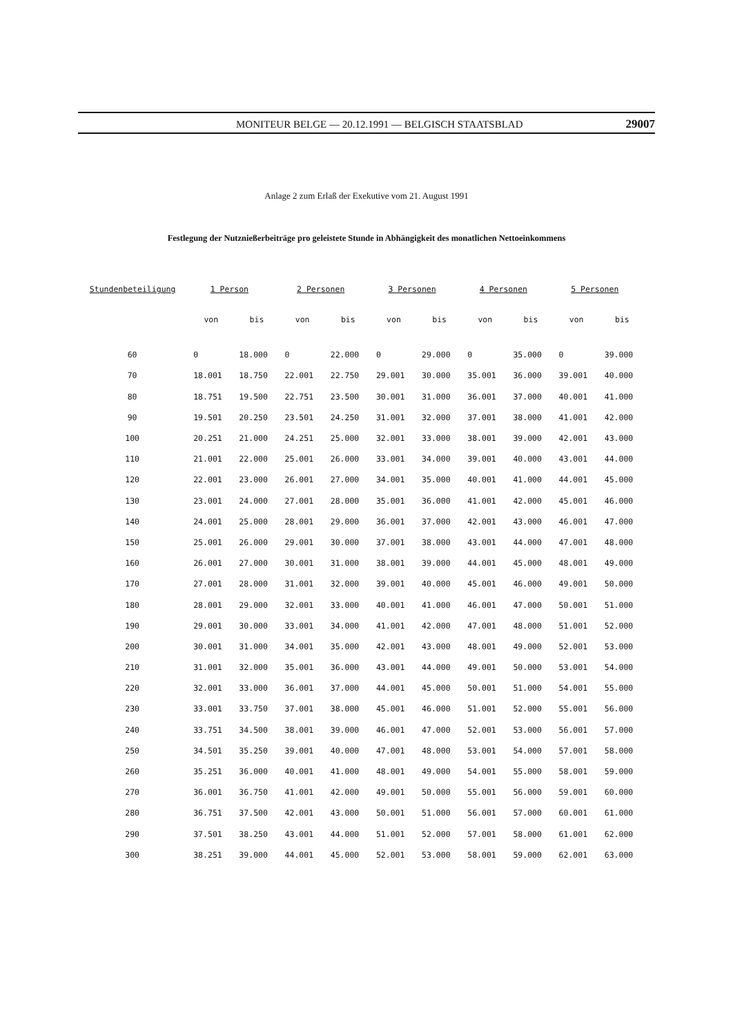MONITEUR BELGE — 20.12.1991 — BELGISCH STAATSBLAD 29007
Anlage 2 zum Erlaß der Exekutive vom 21. August 1991
Festlegung der Nutznießerbeiträge pro geleistete Stunde in Abhängigkeit des monatlichen Nettoeinkommens
| Stundenbeteiligung | 1 Person | | 2 Personen | | 3 Personen | | 4 Personen | | 5 Personen | |
| --- | --- | --- | --- | --- | --- | --- | --- | --- | --- | --- |
| | von | bis | von | bis | von | bis | von | bis | von | bis |
| 60 | 0 | 18.000 | 0 | 22.000 | 0 | 29.000 | 0 | 35.000 | 0 | 39.000 |
| 70 | 18.001 | 18.750 | 22.001 | 22.750 | 29.001 | 30.000 | 35.001 | 36.000 | 39.001 | 40.000 |
| 80 | 18.751 | 19.500 | 22.751 | 23.500 | 30.001 | 31.000 | 36.001 | 37.000 | 40.001 | 41.000 |
| 90 | 19.501 | 20.250 | 23.501 | 24.250 | 31.001 | 32.000 | 37.001 | 38.000 | 41.001 | 42.000 |
| 100 | 20.251 | 21.000 | 24.251 | 25.000 | 32.001 | 33.000 | 38.001 | 39.000 | 42.001 | 43.000 |
| 110 | 21.001 | 22.000 | 25.001 | 26.000 | 33.001 | 34.000 | 39.001 | 40.000 | 43.001 | 44.000 |
| 120 | 22.001 | 23.000 | 26.001 | 27.000 | 34.001 | 35.000 | 40.001 | 41.000 | 44.001 | 45.000 |
| 130 | 23.001 | 24.000 | 27.001 | 28.000 | 35.001 | 36.000 | 41.001 | 42.000 | 45.001 | 46.000 |
| 140 | 24.001 | 25.000 | 28.001 | 29.000 | 36.001 | 37.000 | 42.001 | 43.000 | 46.001 | 47.000 |
| 150 | 25.001 | 26.000 | 29.001 | 30.000 | 37.001 | 38.000 | 43.001 | 44.000 | 47.001 | 48.000 |
| 160 | 26.001 | 27.000 | 30.001 | 31.000 | 38.001 | 39.000 | 44.001 | 45.000 | 48.001 | 49.000 |
| 170 | 27.001 | 28.000 | 31.001 | 32.000 | 39.001 | 40.000 | 45.001 | 46.000 | 49.001 | 50.000 |
| 180 | 28.001 | 29.000 | 32.001 | 33.000 | 40.001 | 41.000 | 46.001 | 47.000 | 50.001 | 51.000 |
| 190 | 29.001 | 30.000 | 33.001 | 34.000 | 41.001 | 42.000 | 47.001 | 48.000 | 51.001 | 52.000 |
| 200 | 30.001 | 31.000 | 34.001 | 35.000 | 42.001 | 43.000 | 48.001 | 49.000 | 52.001 | 53.000 |
| 210 | 31.001 | 32.000 | 35.001 | 36.000 | 43.001 | 44.000 | 49.001 | 50.000 | 53.001 | 54.000 |
| 220 | 32.001 | 33.000 | 36.001 | 37.000 | 44.001 | 45.000 | 50.001 | 51.000 | 54.001 | 55.000 |
| 230 | 33.001 | 33.750 | 37.001 | 38.000 | 45.001 | 46.000 | 51.001 | 52.000 | 55.001 | 56.000 |
| 240 | 33.751 | 34.500 | 38.001 | 39.000 | 46.001 | 47.000 | 52.001 | 53.000 | 56.001 | 57.000 |
| 250 | 34.501 | 35.250 | 39.001 | 40.000 | 47.001 | 48.000 | 53.001 | 54.000 | 57.001 | 58.000 |
| 260 | 35.251 | 36.000 | 40.001 | 41.000 | 48.001 | 49.000 | 54.001 | 55.000 | 58.001 | 59.000 |
| 270 | 36.001 | 36.750 | 41.001 | 42.000 | 49.001 | 50.000 | 55.001 | 56.000 | 59.001 | 60.000 |
| 280 | 36.751 | 37.500 | 42.001 | 43.000 | 50.001 | 51.000 | 56.001 | 57.000 | 60.001 | 61.000 |
| 290 | 37.501 | 38.250 | 43.001 | 44.000 | 51.001 | 52.000 | 57.001 | 58.000 | 61.001 | 62.000 |
| 300 | 38.251 | 39.000 | 44.001 | 45.000 | 52.001 | 53.000 | 58.001 | 59.000 | 62.001 | 63.000 |